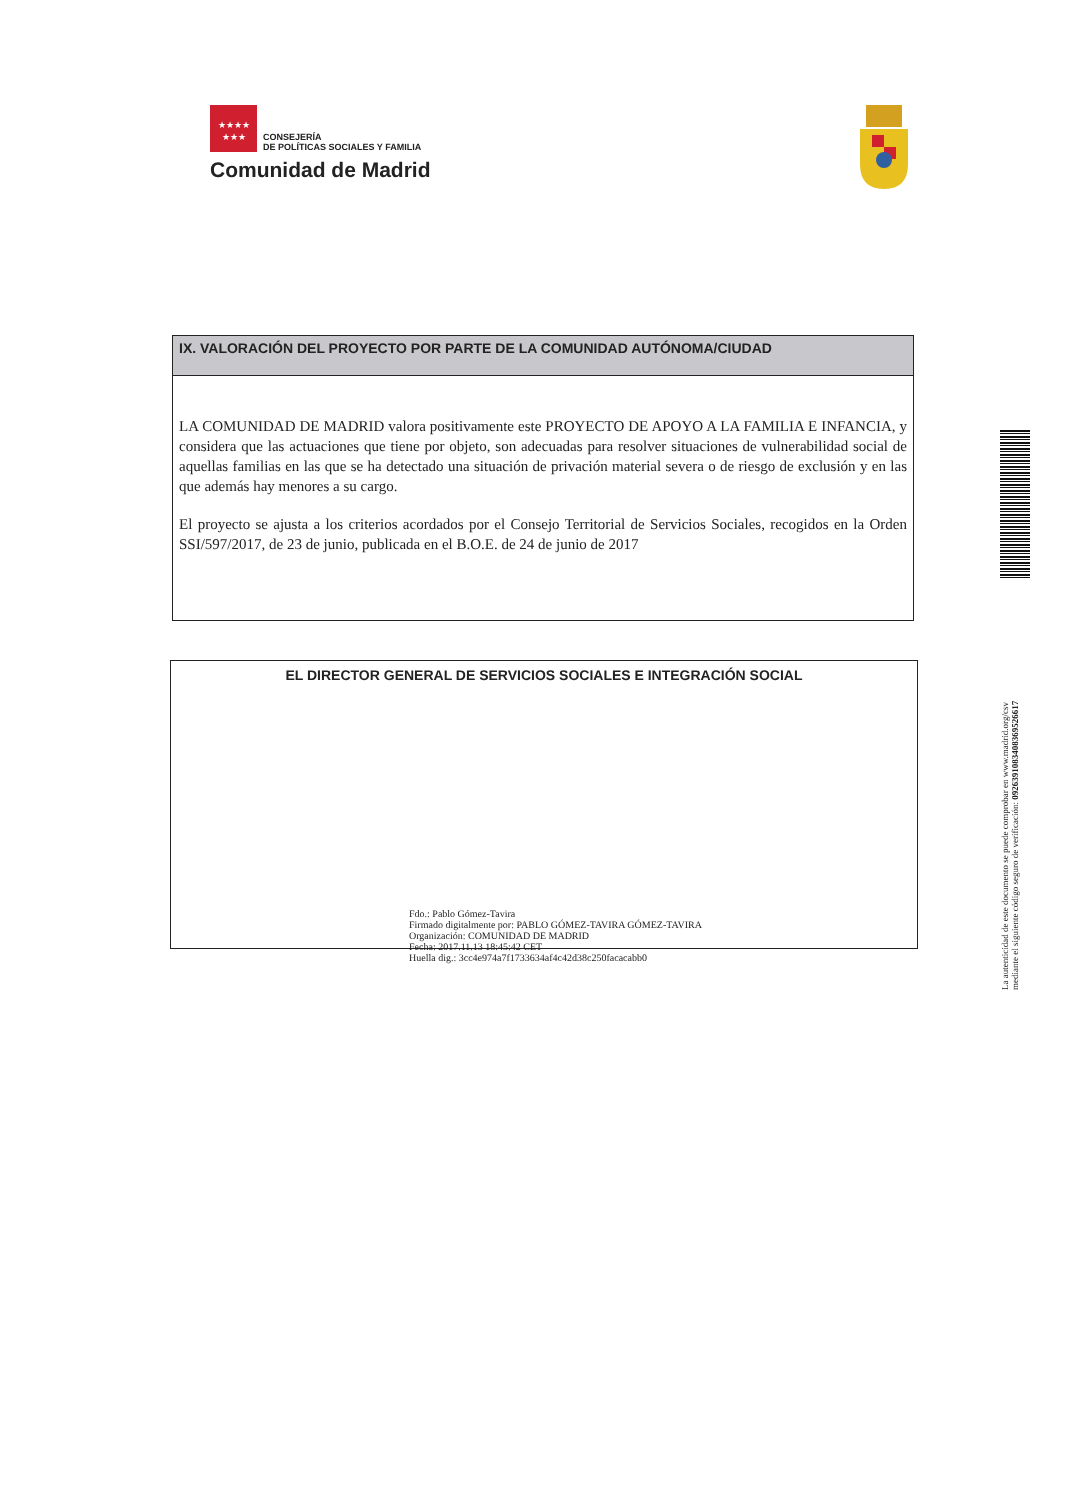★★★★
★★★
CONSEJERÍA
DE POLÍTICAS SOCIALES Y FAMILIA
Comunidad de Madrid
IX. VALORACIÓN DEL PROYECTO POR PARTE DE LA COMUNIDAD AUTÓNOMA/CIUDAD
LA COMUNIDAD DE MADRID valora positivamente este PROYECTO DE APOYO A LA FAMILIA E INFANCIA, y considera que las actuaciones que tiene por objeto, son adecuadas para resolver situaciones de vulnerabilidad social de aquellas familias en las que se ha detectado una situación de privación material severa o de riesgo de exclusión y en las que además hay menores a su cargo.
El proyecto se ajusta a los criterios acordados por el Consejo Territorial de Servicios Sociales, recogidos en la Orden SSI/597/2017, de 23 de junio, publicada en el B.O.E. de 24 de junio de 2017
EL DIRECTOR GENERAL DE SERVICIOS SOCIALES E INTEGRACIÓN SOCIAL
Fdo.: Pablo Gómez-Tavira
Firmado digitalmente por: PABLO GÓMEZ-TAVIRA GÓMEZ-TAVIRA
Organización: COMUNIDAD DE MADRID
Fecha: 2017.11.13 18:45:42 CET
Huella dig.: 3cc4e974a7f1733634af4c42d38c250facacabb0
La autenticidad de este documento se puede comprobar en www.madrid.org/csv
mediante el siguiente código seguro de verificación: 0926391083408369526617